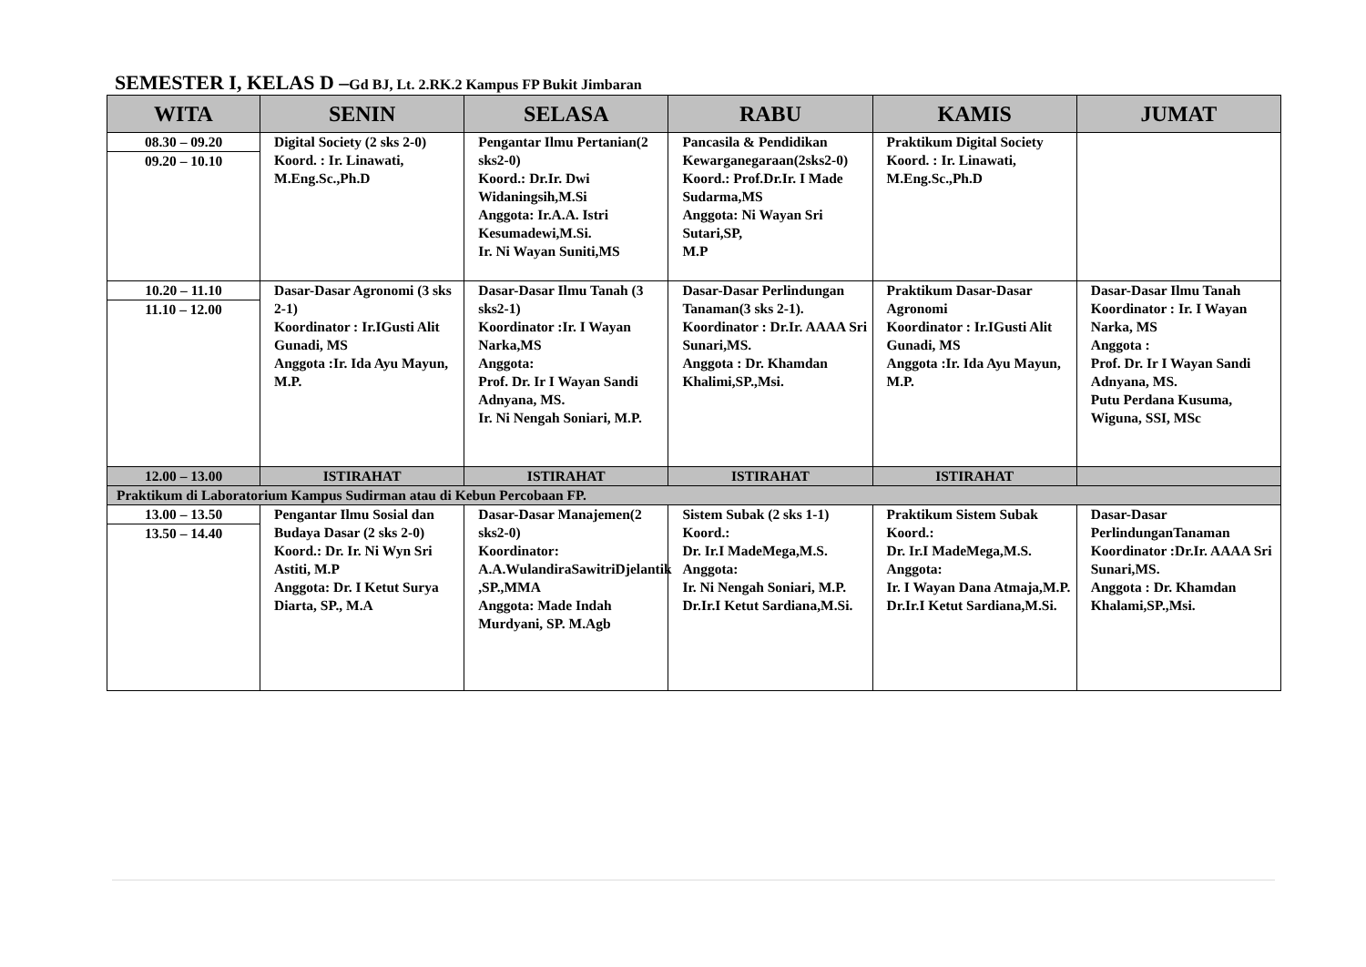SEMESTER I, KELAS D –Gd BJ, Lt. 2.RK.2 Kampus FP Bukit Jimbaran
| WITA | SENIN | SELASA | RABU | KAMIS | JUMAT |
| --- | --- | --- | --- | --- | --- |
| 08.30 – 09.20 09.20 – 10.10 | Digital Society (2 sks 2-0) Koord. : Ir. Linawati, M.Eng.Sc.,Ph.D | Pengantar Ilmu Pertanian(2 sks2-0) Koord.: Dr.Ir. Dwi Widaningsih,M.Si Anggota: Ir.A.A. Istri Kesumadewi,M.Si. Ir. Ni Wayan Suniti,MS | Pancasila & Pendidikan Kewarganegaraan(2sks2-0) Koord.: Prof.Dr.Ir. I Made Sudarma,MS Anggota: Ni Wayan Sri Sutari,SP, M.P | Praktikum Digital Society Koord. : Ir. Linawati, M.Eng.Sc.,Ph.D | |
| 10.20 – 11.10 11.10 – 12.00 | Dasar-Dasar Agronomi (3 sks 2-1) Koordinator : Ir.IGusti Alit Gunadi, MS Anggota :Ir. Ida Ayu Mayun, M.P. | Dasar-Dasar Ilmu Tanah (3 sks2-1) Koordinator :Ir. I Wayan Narka,MS Anggota: Prof. Dr. Ir I Wayan Sandi Adnyana, MS. Ir. Ni Nengah Soniari, M.P. | Dasar-Dasar Perlindungan Tanaman(3 sks 2-1). Koordinator : Dr.Ir. AAAA Sri Sunari,MS. Anggota : Dr. Khamdan Khalimi,SP.,Msi. | Praktikum Dasar-Dasar Agronomi Koordinator : Ir.IGusti Alit Gunadi, MS Anggota :Ir. Ida Ayu Mayun, M.P. | Dasar-Dasar Ilmu Tanah Koordinator : Ir. I Wayan Narka, MS Anggota : Prof. Dr. Ir I Wayan Sandi Adnyana, MS. Putu Perdana Kusuma, Wiguna, SSI, MSc |
| 12.00 – 13.00 | ISTIRAHAT | ISTIRAHAT | ISTIRAHAT | ISTIRAHAT | |
| Praktikum di Laboratorium Kampus Sudirman atau di Kebun Percobaan FP. | | | | | |
| 13.00 – 13.50 13.50 – 14.40 | Pengantar Ilmu Sosial dan Budaya Dasar (2 sks 2-0) Koord.: Dr. Ir. Ni Wyn Sri Astiti, M.P Anggota: Dr. I Ketut Surya Diarta, SP., M.A | Dasar-Dasar Manajemen(2 sks2-0) Koordinator: A.A.WulandiraSawitriDjelantik ,SP.,MMA Anggota: Made Indah Murdyani, SP. M.Agb | Sistem Subak (2 sks 1-1) Koord.: Dr. Ir.I MadeMega,M.S. Anggota: Ir. Ni Nengah Soniari, M.P. Dr.Ir.I Ketut Sardiana,M.Si. | Praktikum Sistem Subak Koord.: Dr. Ir.I MadeMega,M.S. Anggota: Ir. I Wayan Dana Atmaja,M.P. Dr.Ir.I Ketut Sardiana,M.Si. | Dasar-Dasar PerlindunganTanaman Koordinator :Dr.Ir. AAAA Sri Sunari,MS. Anggota : Dr. Khamdan Khalami,SP.,Msi. |